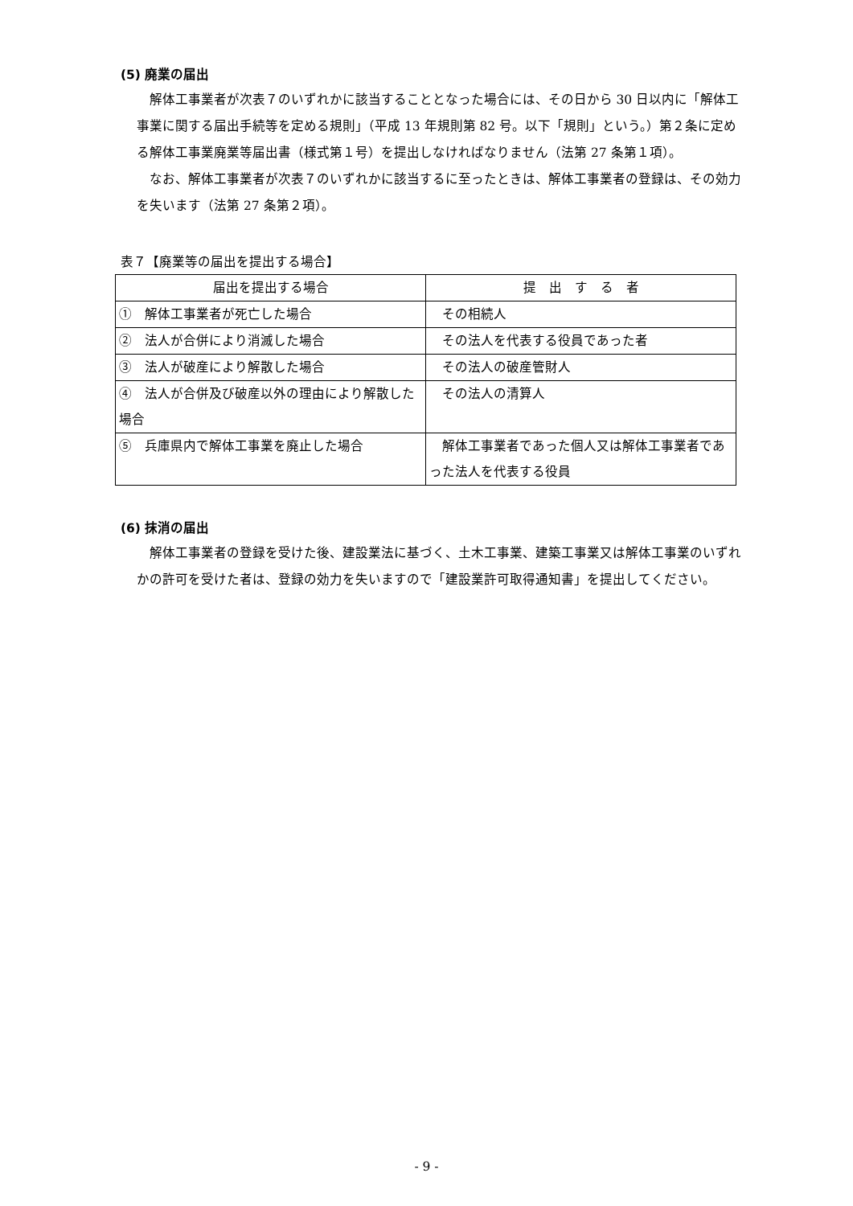(5) 廃業の届出
解体工事業者が次表７のいずれかに該当することとなった場合には、その日から 30 日以内に「解体工事業に関する届出手続等を定める規則」（平成 13 年規則第 82 号。以下「規則」という。）第２条に定める解体工事業廃業等届出書（様式第１号）を提出しなければなりません（法第 27 条第１項）。
なお、解体工事業者が次表７のいずれかに該当するに至ったときは、解体工事業者の登録は、その効力を失います（法第 27 条第２項）。
表７【廃業等の届出を提出する場合】
| 届出を提出する場合 | 提 出 す る 者 |
| --- | --- |
| ① 解体工事業者が死亡した場合 | その相続人 |
| ② 法人が合併により消滅した場合 | その法人を代表する役員であった者 |
| ③ 法人が破産により解散した場合 | その法人の破産管財人 |
| ④ 法人が合併及び破産以外の理由により解散した場合 | その法人の清算人 |
| ⑤ 兵庫県内で解体工事業を廃止した場合 | 解体工事業者であった個人又は解体工事業者であった法人を代表する役員 |
(6) 抹消の届出
解体工事業者の登録を受けた後、建設業法に基づく、土木工事業、建築工事業又は解体工事業のいずれかの許可を受けた者は、登録の効力を失いますので「建設業許可取得通知書」を提出してください。
- 9 -